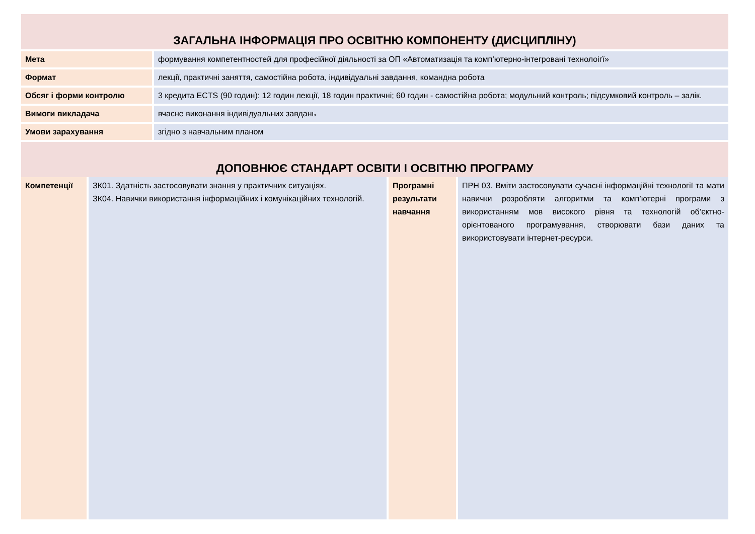ЗАГАЛЬНА ІНФОРМАЦІЯ ПРО ОСВІТНЮ КОМПОНЕНТУ (ДИСЦИПЛІНУ)
| Мета | формування компетентностей для професійної діяльності за ОП «Автоматизація та комп’ютерно-інтегровані технолоігї» |
| Формат | лекції, практичні заняття, самостійна робота, індивідуальні завдання, командна робота |
| Обсяг і форми контролю | 3 кредита ECTS (90 годин): 12 годин лекції, 18 годин практичні; 60 годин - самостійна робота; модульний контроль; підсумковий контроль – залік. |
| Вимоги викладача | вчасне виконання індивідуальних завдань |
| Умови зарахування | згідно з навчальним планом |
ДОПОВНЮЄ СТАНДАРТ ОСВІТИ І ОСВІТНЮ ПРОГРАМУ
Компетенції ЗК01. Здатність застосовувати знання у практичних ситуаціях.
ЗК04. Навички використання інформаційних і комунікаційних технологій.
Програмні результати навчання
ПРН 03. Вміти застосовувати сучасні інформаційні технології та мати навички розробляти алгоритми та комп’ютерні програми з використанням мов високого рівня та технологій об’єктно-орієнтованого програмування, створювати бази даних та використовувати інтернет-ресурси.